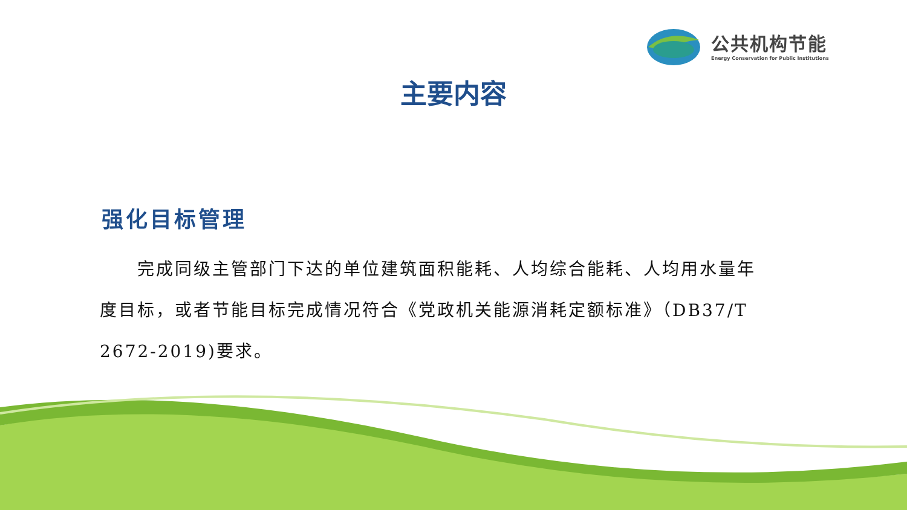公共机构节能
Energy Conservation for Public Institutions
主要内容
强化目标管理
完成同级主管部门下达的单位建筑面积能耗、人均综合能耗、人均用水量年度目标，或者节能目标完成情况符合《党政机关能源消耗定额标准》（DB37/T 2672-2019)要求。